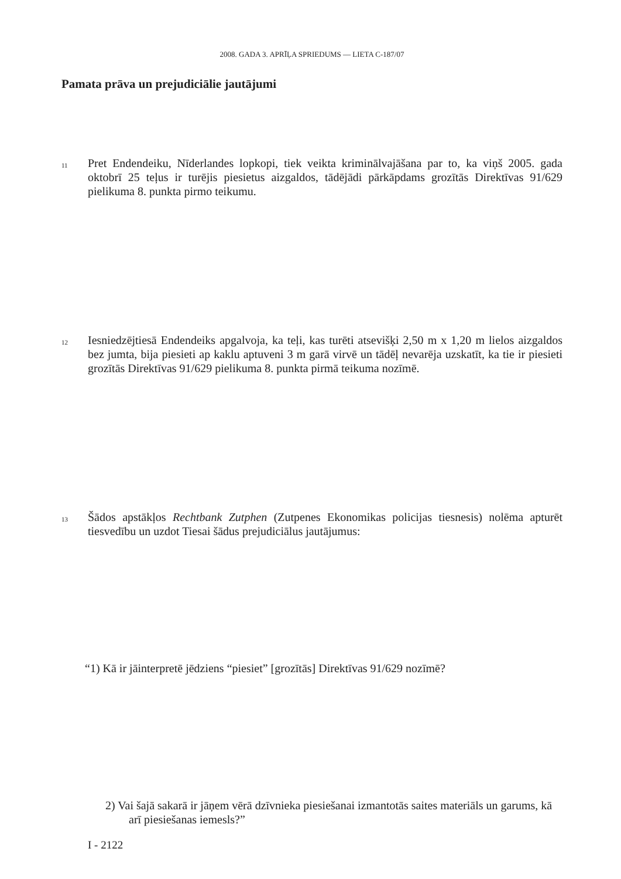2008. GADA 3. APRĪĻA SPRIEDUMS — LIETA C-187/07
Pamata prāva un prejudiciālie jautājumi
11
Pret Endendeiku, Nīderlandes lopkopi, tiek veikta kriminālvajāšana par to, ka viņš 2005. gada oktobrī 25 teļus ir turējis piesietus aizgaldos, tādējādi pārkāpdams grozītās Direktīvas 91/629 pielikuma 8. punkta pirmo teikumu.
12
Iesniedzējtiesā Endendeiks apgalvoja, ka teļi, kas turēti atsevišķi 2,50 m x 1,20 m lielos aizgaldos bez jumta, bija piesieti ap kaklu aptuveni 3 m garā virvē un tādēļ nevarēja uzskatīt, ka tie ir piesieti grozītās Direktīvas 91/629 pielikuma 8. punkta pirmā teikuma nozīmē.
13
Šādos apstākļos Rechtbank Zutphen (Zutpenes Ekonomikas policijas tiesnesis) nolēma apturēt tiesvedību un uzdot Tiesai šādus prejudiciālus jautājumus:
“1) Kā ir jāinterpretē jēdziens “piesiet” [grozītās] Direktīvas 91/629 nozīmē?
2) Vai šajā sakarā ir jāņem vērā dzīvnieka piesiešanai izmantotās saites materiāls un garums, kā arī piesiešanas iemesls?”
I - 2122